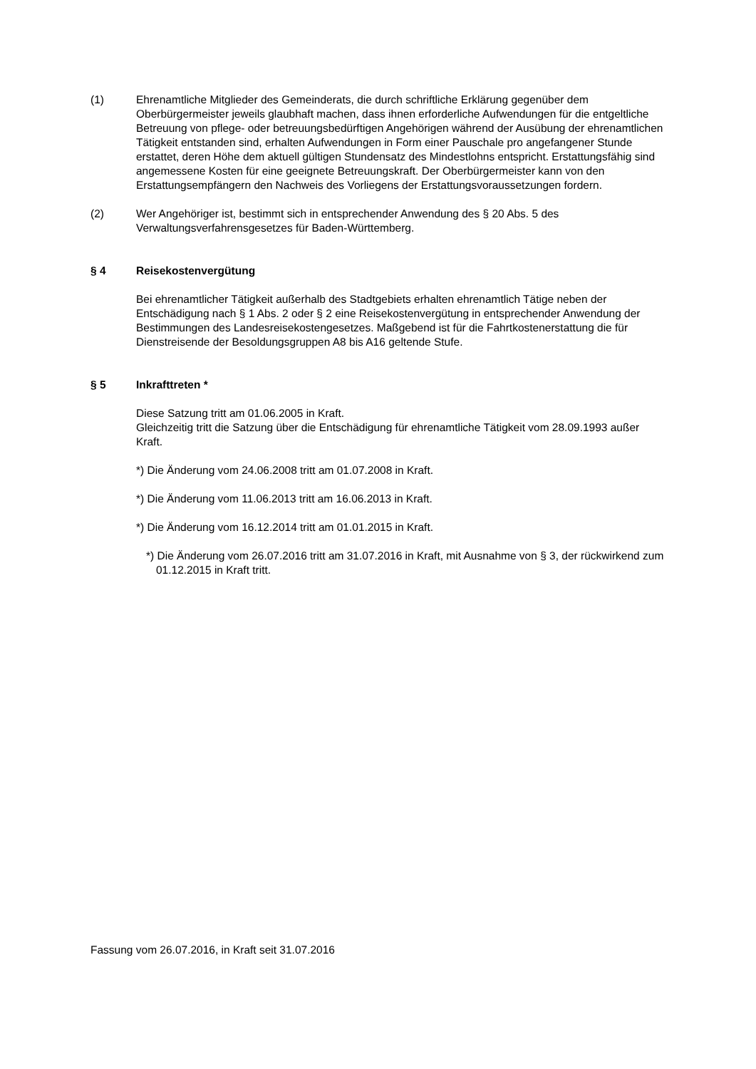(1) Ehrenamtliche Mitglieder des Gemeinderats, die durch schriftliche Erklärung gegenüber dem Oberbürgermeister jeweils glaubhaft machen, dass ihnen erforderliche Aufwendungen für die entgeltliche Betreuung von pflege- oder betreuungsbedürftigen Angehörigen während der Ausübung der ehrenamtlichen Tätigkeit entstanden sind, erhalten Aufwendungen in Form einer Pauschale pro angefangener Stunde erstattet, deren Höhe dem aktuell gültigen Stundensatz des Mindestlohns entspricht. Erstattungsfähig sind angemessene Kosten für eine geeignete Betreuungskraft. Der Oberbürgermeister kann von den Erstattungsempfängern den Nachweis des Vorliegens der Erstattungsvoraussetzungen fordern.
(2) Wer Angehöriger ist, bestimmt sich in entsprechender Anwendung des § 20 Abs. 5 des Verwaltungsverfahrensgesetzes für Baden-Württemberg.
§ 4 Reisekostenvergütung
Bei ehrenamtlicher Tätigkeit außerhalb des Stadtgebiets erhalten ehrenamtlich Tätige neben der Entschädigung nach § 1 Abs. 2 oder § 2 eine Reisekostenvergütung in entsprechender Anwendung der Bestimmungen des Landesreisekostengesetzes. Maßgebend ist für die Fahrtkostenerstattung die für Dienstreisende der Besoldungsgruppen A8 bis A16 geltende Stufe.
§ 5 Inkrafttreten *
Diese Satzung tritt am 01.06.2005 in Kraft.
Gleichzeitig tritt die Satzung über die Entschädigung für ehrenamtliche Tätigkeit vom 28.09.1993 außer Kraft.
*) Die Änderung vom 24.06.2008 tritt am 01.07.2008 in Kraft.
*) Die Änderung vom 11.06.2013 tritt am 16.06.2013 in Kraft.
*) Die Änderung vom 16.12.2014 tritt am 01.01.2015 in Kraft.
*) Die Änderung vom 26.07.2016 tritt am 31.07.2016 in Kraft, mit Ausnahme von § 3, der rückwirkend zum 01.12.2015 in Kraft tritt.
Fassung vom 26.07.2016, in Kraft seit 31.07.2016